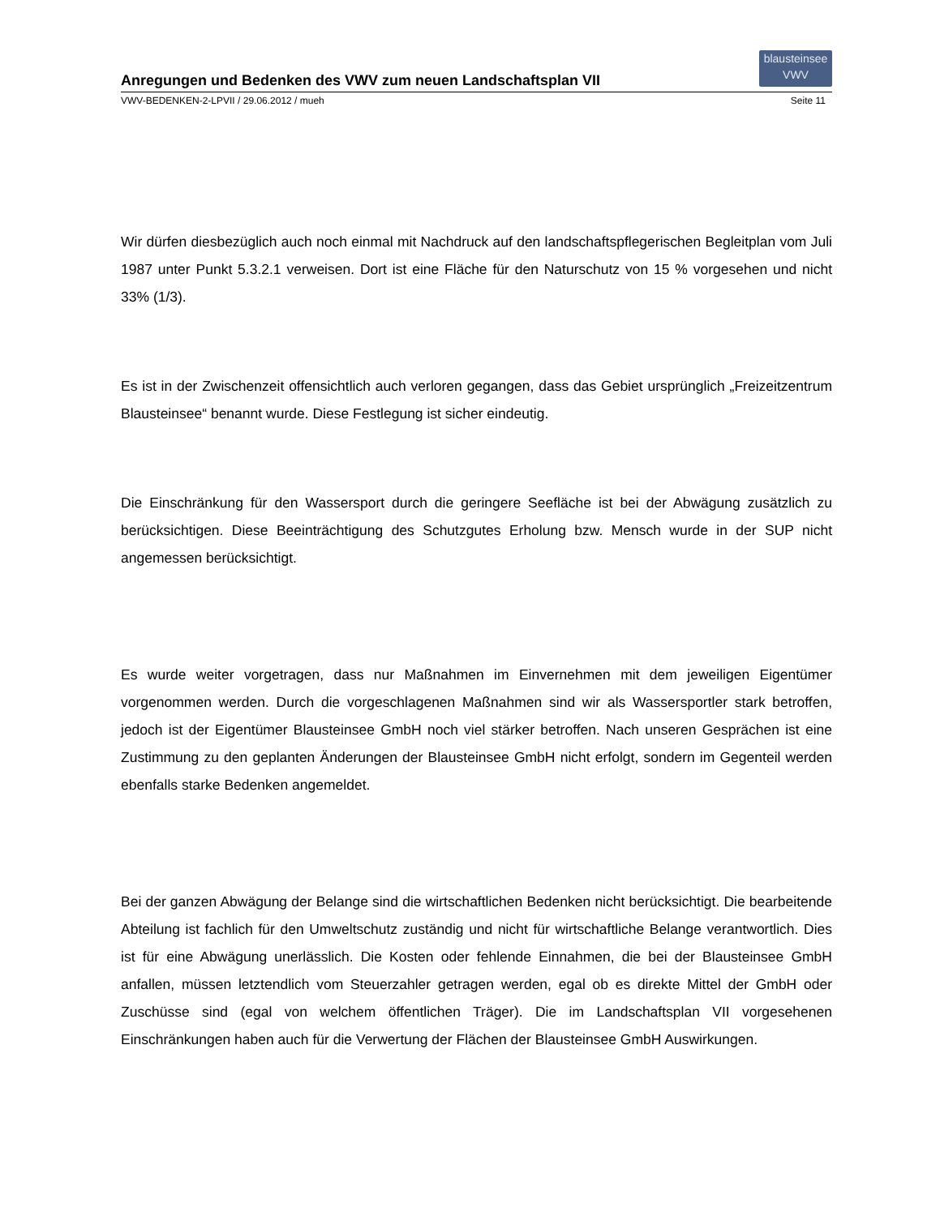Anregungen und Bedenken des VWV zum neuen Landschaftsplan VII
blausteinsee
VWV
VWV-BEDENKEN-2-LPVII / 29.06.2012 / mueh Seite 11
Wir dürfen diesbezüglich auch noch einmal mit Nachdruck auf den landschaftspflegerischen Begleitplan vom Juli 1987 unter Punkt 5.3.2.1 verweisen. Dort ist eine Fläche für den Naturschutz von 15 % vorgesehen und nicht 33% (1/3).
Es ist in der Zwischenzeit offensichtlich auch verloren gegangen, dass das Gebiet ursprünglich „Freizeitzentrum Blausteinsee“ benannt wurde. Diese Festlegung ist sicher eindeutig.
Die Einschränkung für den Wassersport durch die geringere Seefläche ist bei der Abwägung zusätzlich zu berücksichtigen. Diese Beeinträchtigung des Schutzgutes Erholung bzw. Mensch wurde in der SUP nicht angemessen berücksichtigt.
Es wurde weiter vorgetragen, dass nur Maßnahmen im Einvernehmen mit dem jeweiligen Eigentümer vorgenommen werden. Durch die vorgeschlagenen Maßnahmen sind wir als Wassersportler stark betroffen, jedoch ist der Eigentümer Blausteinsee GmbH noch viel stärker betroffen. Nach unseren Gesprächen ist eine Zustimmung zu den geplanten Änderungen der Blausteinsee GmbH nicht erfolgt, sondern im Gegenteil werden ebenfalls starke Bedenken angemeldet.
Bei der ganzen Abwägung der Belange sind die wirtschaftlichen Bedenken nicht berücksichtigt. Die bearbeitende Abteilung ist fachlich für den Umweltschutz zuständig und nicht für wirtschaftliche Belange verantwortlich. Dies ist für eine Abwägung unerlässlich. Die Kosten oder fehlende Einnahmen, die bei der Blausteinsee GmbH anfallen, müssen letztendlich vom Steuerzahler getragen werden, egal ob es direkte Mittel der GmbH oder Zuschüsse sind (egal von welchem öffentlichen Träger). Die im Landschaftsplan VII vorgesehenen Einschränkungen haben auch für die Verwertung der Flächen der Blausteinsee GmbH Auswirkungen.